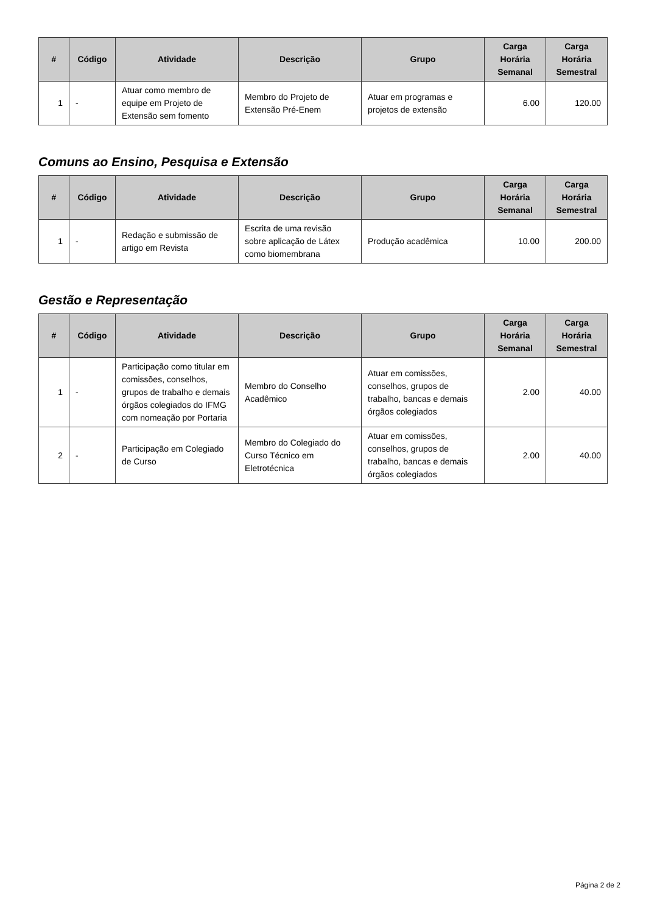| # | Código | Atividade | Descrição | Grupo | Carga Horária Semanal | Carga Horária Semestral |
| --- | --- | --- | --- | --- | --- | --- |
| 1 | - | Atuar como membro de equipe em Projeto de Extensão sem fomento | Membro do Projeto de Extensão Pré-Enem | Atuar em programas e projetos de extensão | 6.00 | 120.00 |
Comuns ao Ensino, Pesquisa e Extensão
| # | Código | Atividade | Descrição | Grupo | Carga Horária Semanal | Carga Horária Semestral |
| --- | --- | --- | --- | --- | --- | --- |
| 1 | - | Redação e submissão de artigo em Revista | Escrita de uma revisão sobre aplicação de Látex como biomembrana | Produção acadêmica | 10.00 | 200.00 |
Gestão e Representação
| # | Código | Atividade | Descrição | Grupo | Carga Horária Semanal | Carga Horária Semestral |
| --- | --- | --- | --- | --- | --- | --- |
| 1 | - | Participação como titular em comissões, conselhos, grupos de trabalho e demais órgãos colegiados do IFMG com nomeação por Portaria | Membro do Conselho Acadêmico | Atuar em comissões, conselhos, grupos de trabalho, bancas e demais órgãos colegiados | 2.00 | 40.00 |
| 2 | - | Participação em Colegiado de Curso | Membro do Colegiado do Curso Técnico em Eletrotécnica | Atuar em comissões, conselhos, grupos de trabalho, bancas e demais órgãos colegiados | 2.00 | 40.00 |
Página 2 de 2